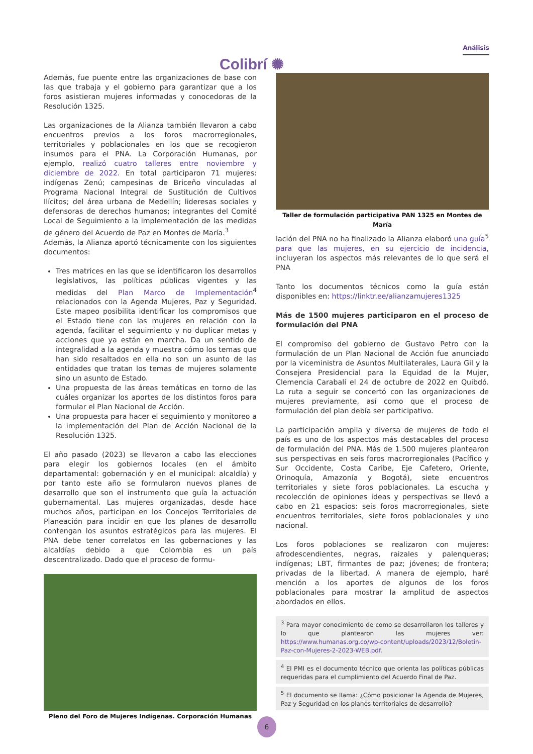Colibrí ✺
Análisis
Además, fue puente entre las organizaciones de base con las que trabaja y el gobierno para garantizar que a los foros asistieran mujeres informadas y conocedoras de la Resolución 1325.
Las organizaciones de la Alianza también llevaron a cabo encuentros previos a los foros macrorregionales, territoriales y poblacionales en los que se recogieron insumos para el PNA. La Corporación Humanas, por ejemplo, realizó cuatro talleres entre noviembre y diciembre de 2022. En total participaron 71 mujeres: indígenas Zenú; campesinas de Briceño vinculadas al Programa Nacional Integral de Sustitución de Cultivos Ilícitos; del área urbana de Medellín; lideresas sociales y defensoras de derechos humanos; integrantes del Comité Local de Seguimiento a la implementación de las medidas de género del Acuerdo de Paz en Montes de María.<sup>3</sup>
Además, la Alianza aportó técnicamente con los siguientes documentos:
Tres matrices en las que se identificaron los desarrollos legislativos, las políticas públicas vigentes y las medidas del Plan Marco de Implementación<sup>4</sup> relacionados con la Agenda Mujeres, Paz y Seguridad. Este mapeo posibilita identificar los compromisos que el Estado tiene con las mujeres en relación con la agenda, facilitar el seguimiento y no duplicar metas y acciones que ya están en marcha. Da un sentido de integralidad a la agenda y muestra cómo los temas que han sido resaltados en ella no son un asunto de las entidades que tratan los temas de mujeres solamente sino un asunto de Estado.
Una propuesta de las áreas temáticas en torno de las cuáles organizar los aportes de los distintos foros para formular el Plan Nacional de Acción.
Una propuesta para hacer el seguimiento y monitoreo a la implementación del Plan de Acción Nacional de la Resolución 1325.
El año pasado (2023) se llevaron a cabo las elecciones para elegir los gobiernos locales (en el ámbito departamental: gobernación y en el municipal: alcaldía) y por tanto este año se formularon nuevos planes de desarrollo que son el instrumento que guía la actuación gubernamental. Las mujeres organizadas, desde hace muchos años, participan en los Concejos Territoriales de Planeación para incidir en que los planes de desarrollo contengan los asuntos estratégicos para las mujeres. El PNA debe tener correlatos en las gobernaciones y las alcaldías debido a que Colombia es un país descentralizado. Dado que el proceso de formu-
Pleno del Foro de Mujeres Indígenas. Corporación Humanas
Taller de formulación participativa PAN 1325 en Montes de María
lación del PNA no ha finalizado la Alianza elaboró una guía<sup>5</sup> para que las mujeres, en su ejercicio de incidencia, incluyeran los aspectos más relevantes de lo que será el PNA
Tanto los documentos técnicos como la guía están disponibles en: https://linktr.ee/alianzamujeres1325
Más de 1500 mujeres participaron en el proceso de formulación del PNA
El compromiso del gobierno de Gustavo Petro con la formulación de un Plan Nacional de Acción fue anunciado por la viceministra de Asuntos Multilaterales, Laura Gil y la Consejera Presidencial para la Equidad de la Mujer, Clemencia Carabalí el 24 de octubre de 2022 en Quibdó. La ruta a seguir se concertó con las organizaciones de mujeres previamente, así como que el proceso de formulación del plan debía ser participativo.
La participación amplia y diversa de mujeres de todo el país es uno de los aspectos más destacables del proceso de formulación del PNA. Más de 1.500 mujeres plantearon sus perspectivas en seis foros macrorregionales (Pacífico y Sur Occidente, Costa Caribe, Eje Cafetero, Oriente, Orinoquía, Amazonía y Bogotá), siete encuentros territoriales y siete foros poblacionales. La escucha y recolección de opiniones ideas y perspectivas se llevó a cabo en 21 espacios: seis foros macrorregionales, siete encuentros territoriales, siete foros poblacionales y uno nacional.
Los foros poblaciones se realizaron con mujeres: afrodescendientes, negras, raizales y palenqueras; indígenas; LBT, firmantes de paz; jóvenes; de frontera; privadas de la libertad. A manera de ejemplo, haré mención a los aportes de algunos de los foros poblacionales para mostrar la amplitud de aspectos abordados en ellos.
<sup>3</sup> Para mayor conocimiento de como se desarrollaron los talleres y lo que plantearon las mujeres ver: https://www.humanas.org.co/wp-content/uploads/2023/12/Boletin-Paz-con-Mujeres-2-2023-WEB.pdf.
<sup>4</sup> El PMI es el documento técnico que orienta las políticas públicas requeridas para el cumplimiento del Acuerdo Final de Paz.
<sup>5</sup> El documento se llama: ¿Cómo posicionar la Agenda de Mujeres, Paz y Seguridad en los planes territoriales de desarrollo?
6